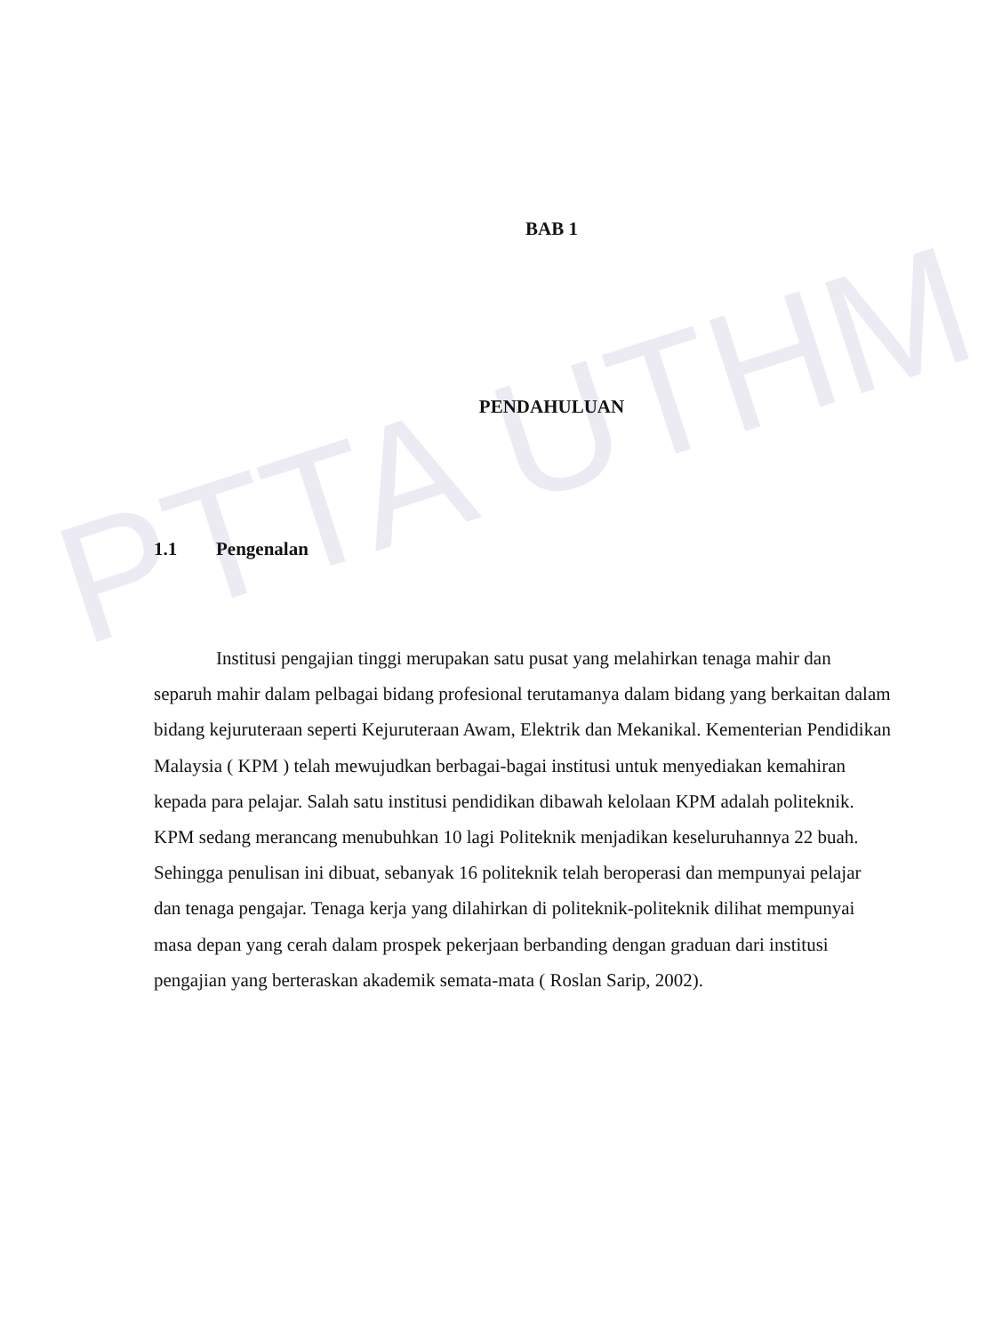PTTA UTHM
BAB 1
PENDAHULUAN
1.1 Pengenalan
Institusi pengajian tinggi merupakan satu pusat yang melahirkan tenaga mahir dan separuh mahir dalam pelbagai bidang profesional terutamanya dalam bidang yang berkaitan dalam bidang kejuruteraan seperti Kejuruteraan Awam, Elektrik dan Mekanikal. Kementerian Pendidikan Malaysia ( KPM ) telah mewujudkan berbagai-bagai institusi untuk menyediakan kemahiran kepada para pelajar. Salah satu institusi pendidikan dibawah kelolaan KPM adalah politeknik. KPM sedang merancang menubuhkan 10 lagi Politeknik menjadikan keseluruhannya 22 buah. Sehingga penulisan ini dibuat, sebanyak 16 politeknik telah beroperasi dan mempunyai pelajar dan tenaga pengajar. Tenaga kerja yang dilahirkan di politeknik-politeknik dilihat mempunyai masa depan yang cerah dalam prospek pekerjaan berbanding dengan graduan dari institusi pengajian yang berteraskan akademik semata-mata ( Roslan Sarip, 2002).